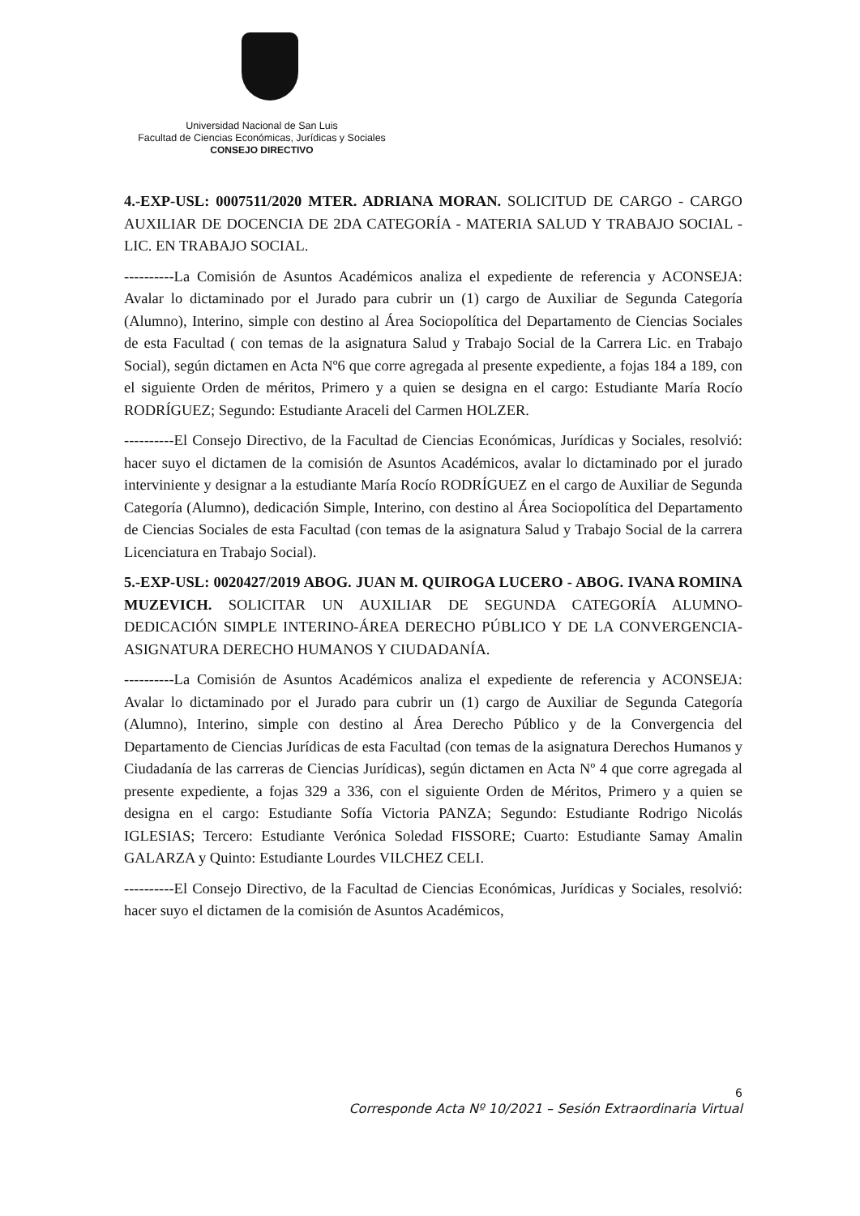Universidad Nacional de San Luis
Facultad de Ciencias Económicas, Jurídicas y Sociales
CONSEJO DIRECTIVO
4.-EXP-USL: 0007511/2020 MTER. ADRIANA MORAN. SOLICITUD DE CARGO - CARGO AUXILIAR DE DOCENCIA DE 2DA CATEGORÍA - MATERIA SALUD Y TRABAJO SOCIAL - LIC. EN TRABAJO SOCIAL.
----------La Comisión de Asuntos Académicos analiza el expediente de referencia y ACONSEJA: Avalar lo dictaminado por el Jurado para cubrir un (1) cargo de Auxiliar de Segunda Categoría (Alumno), Interino, simple con destino al Área Sociopolítica del Departamento de Ciencias Sociales de esta Facultad ( con temas de la asignatura Salud y Trabajo Social de la Carrera Lic. en Trabajo Social), según dictamen en Acta Nº6 que corre agregada al presente expediente, a fojas 184 a 189, con el siguiente Orden de méritos, Primero y a quien se designa en el cargo: Estudiante María Rocío RODRÍGUEZ; Segundo: Estudiante Araceli del Carmen HOLZER.
----------El Consejo Directivo, de la Facultad de Ciencias Económicas, Jurídicas y Sociales, resolvió: hacer suyo el dictamen de la comisión de Asuntos Académicos, avalar lo dictaminado por el jurado interviniente y designar a la estudiante María Rocío RODRÍGUEZ en el cargo de Auxiliar de Segunda Categoría (Alumno), dedicación Simple, Interino, con destino al Área Sociopolítica del Departamento de Ciencias Sociales de esta Facultad (con temas de la asignatura Salud y Trabajo Social de la carrera Licenciatura en Trabajo Social).
5.-EXP-USL: 0020427/2019 ABOG. JUAN M. QUIROGA LUCERO - ABOG. IVANA ROMINA MUZEVICH. SOLICITAR UN AUXILIAR DE SEGUNDA CATEGORÍA ALUMNO-DEDICACIÓN SIMPLE INTERINO-ÁREA DERECHO PÚBLICO Y DE LA CONVERGENCIA-ASIGNATURA DERECHO HUMANOS Y CIUDADANÍA.
----------La Comisión de Asuntos Académicos analiza el expediente de referencia y ACONSEJA: Avalar lo dictaminado por el Jurado para cubrir un (1) cargo de Auxiliar de Segunda Categoría (Alumno), Interino, simple con destino al Área Derecho Público y de la Convergencia del Departamento de Ciencias Jurídicas de esta Facultad (con temas de la asignatura Derechos Humanos y Ciudadanía de las carreras de Ciencias Jurídicas), según dictamen en Acta Nº 4 que corre agregada al presente expediente, a fojas 329 a 336, con el siguiente Orden de Méritos, Primero y a quien se designa en el cargo: Estudiante Sofía Victoria PANZA; Segundo: Estudiante Rodrigo Nicolás IGLESIAS; Tercero: Estudiante Verónica Soledad FISSORE; Cuarto: Estudiante Samay Amalin GALARZA y Quinto: Estudiante Lourdes VILCHEZ CELI.
----------El Consejo Directivo, de la Facultad de Ciencias Económicas, Jurídicas y Sociales, resolvió: hacer suyo el dictamen de la comisión de Asuntos Académicos,
6
Corresponde Acta Nº 10/2021 – Sesión Extraordinaria Virtual